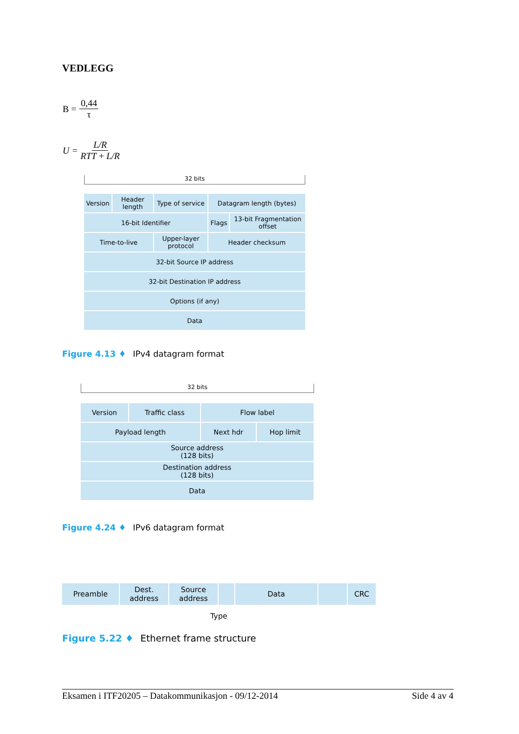VEDLEGG
B = 0,44 τ
U = L/R RTT + L/R
32 bits
| Version | Header length | Type of service | Datagram length (bytes) | |
| 16-bit Identifier | | | Flags | 13-bit Fragmentation offset |
| Time-to-live | | Upper-layer protocol | Header checksum | |
| 32-bit Source IP address | | | | |
| 32-bit Destination IP address | | | | |
| Options (if any) | | | | |
| Data | | | | |
Figure 4.13 ♦ IPv4 datagram format
32 bits
| Version | Traffic class | Flow label | |
| Payload length | | Next hdr | Hop limit |
| Source address (128 bits) | | | |
| Destination address (128 bits) | | | |
| Data | | | |
Figure 4.24 ♦ IPv6 datagram format
| Preamble | Dest. address | Source address | | Data | | CRC |
Type
Figure 5.22 ♦ Ethernet frame structure
Eksamen i ITF20205 – Datakommunikasjon - 09/12-2014 Side 4 av 4